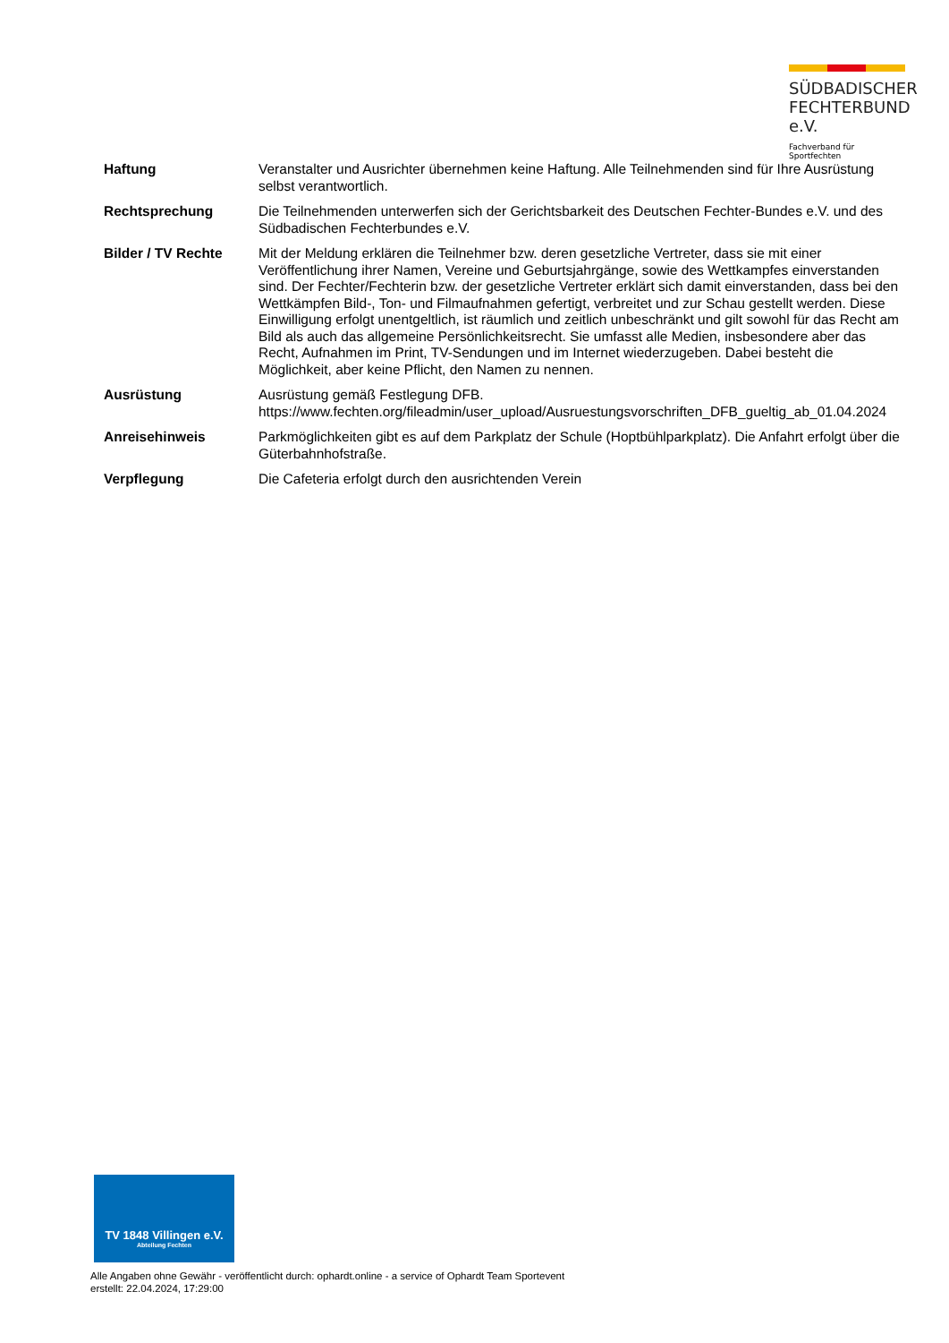SÜDBADISCHER
FECHTERBUND e.V.
Fachverband für Sportfechten
| Haftung | Veranstalter und Ausrichter übernehmen keine Haftung. Alle Teilnehmenden sind für Ihre Ausrüstung selbst verantwortlich. |
| Rechtsprechung | Die Teilnehmenden unterwerfen sich der Gerichtsbarkeit des Deutschen Fechter-Bundes e.V. und des Südbadischen Fechterbundes e.V. |
| Bilder / TV Rechte | Mit der Meldung erklären die Teilnehmer bzw. deren gesetzliche Vertreter, dass sie mit einer Veröffentlichung ihrer Namen, Vereine und Geburtsjahrgänge, sowie des Wettkampfes einverstanden sind. Der Fechter/Fechterin bzw. der gesetzliche Vertreter erklärt sich damit einverstanden, dass bei den Wettkämpfen Bild-, Ton- und Filmaufnahmen gefertigt, verbreitet und zur Schau gestellt werden. Diese Einwilligung erfolgt unentgeltlich, ist räumlich und zeitlich unbeschränkt und gilt sowohl für das Recht am Bild als auch das allgemeine Persönlichkeitsrecht. Sie umfasst alle Medien, insbesondere aber das Recht, Aufnahmen im Print, TV-Sendungen und im Internet wiederzugeben. Dabei besteht die Möglichkeit, aber keine Pflicht, den Namen zu nennen. |
| Ausrüstung | Ausrüstung gemäß Festlegung DFB. https://www.fechten.org/fileadmin/user_upload/Ausruestungsvorschriften_DFB_gueltig_ab_01.04.2024 |
| Anreisehinweis | Parkmöglichkeiten gibt es auf dem Parkplatz der Schule (Hoptbühlparkplatz). Die Anfahrt erfolgt über die Güterbahnhofstraße. |
| Verpflegung | Die Cafeteria erfolgt durch den ausrichtenden Verein |
TV 1848 Villingen e.V.
Abteilung Fechten
Alle Angaben ohne Gewähr - veröffentlicht durch: ophardt.online - a service of Ophardt Team Sportevent
erstellt: 22.04.2024, 17:29:00